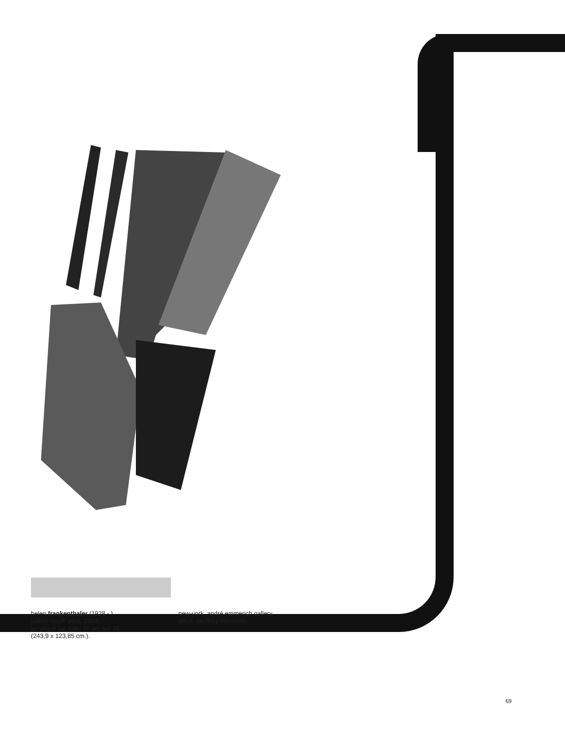helen frankenthaler (1928 - )
yellow-south west, 1969.
acrylique sur toile; 96 po. sur 48
(243,9 x 123,85 cm.).
new-york, andré emmerich gallery.
(phot. geoffrey clements)
69